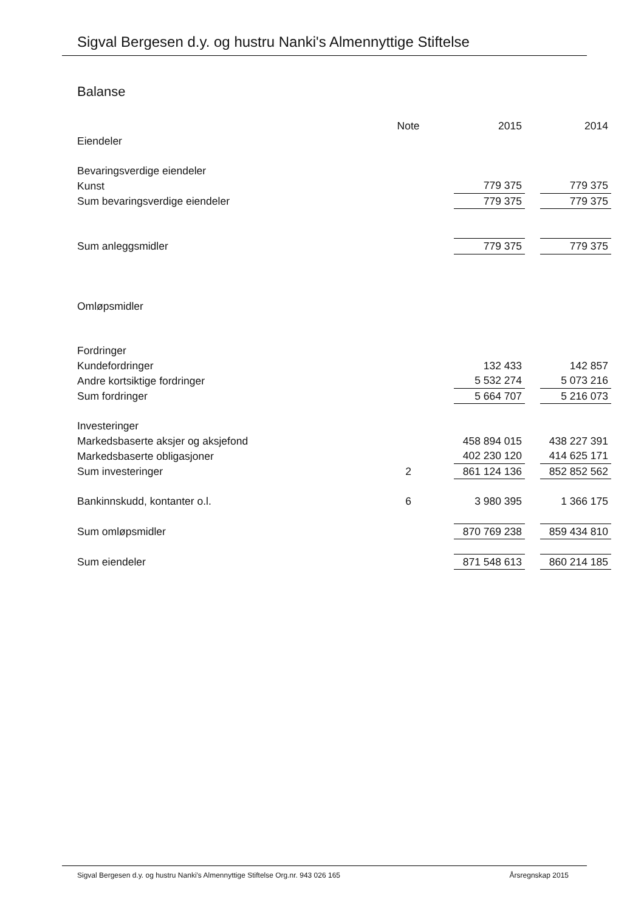Sigval Bergesen d.y. og hustru Nanki's Almennyttige Stiftelse
Balanse
| | Note | 2015 | | 2014 |
| Eiendeler | | | | |
| Bevaringsverdige eiendeler | | | | |
| Kunst | | 779 375 | | 779 375 |
| Sum bevaringsverdige eiendeler | | 779 375 | | 779 375 |
| Sum anleggsmidler | | 779 375 | | 779 375 |
| Omløpsmidler | | | | |
| Fordringer | | | | |
| Kundefordringer | | 132 433 | | 142 857 |
| Andre kortsiktige fordringer | | 5 532 274 | | 5 073 216 |
| Sum fordringer | | 5 664 707 | | 5 216 073 |
| Investeringer | | | | |
| Markedsbaserte aksjer og aksjefond | | 458 894 015 | | 438 227 391 |
| Markedsbaserte obligasjoner | | 402 230 120 | | 414 625 171 |
| Sum investeringer | 2 | 861 124 136 | | 852 852 562 |
| Bankinnskudd, kontanter o.l. | 6 | 3 980 395 | | 1 366 175 |
| Sum omløpsmidler | | 870 769 238 | | 859 434 810 |
| Sum eiendeler | | 871 548 613 | | 860 214 185 |
Sigval Bergesen d.y. og hustru Nanki's Almennyttige Stiftelse Org.nr. 943 026 165 Årsregnskap 2015